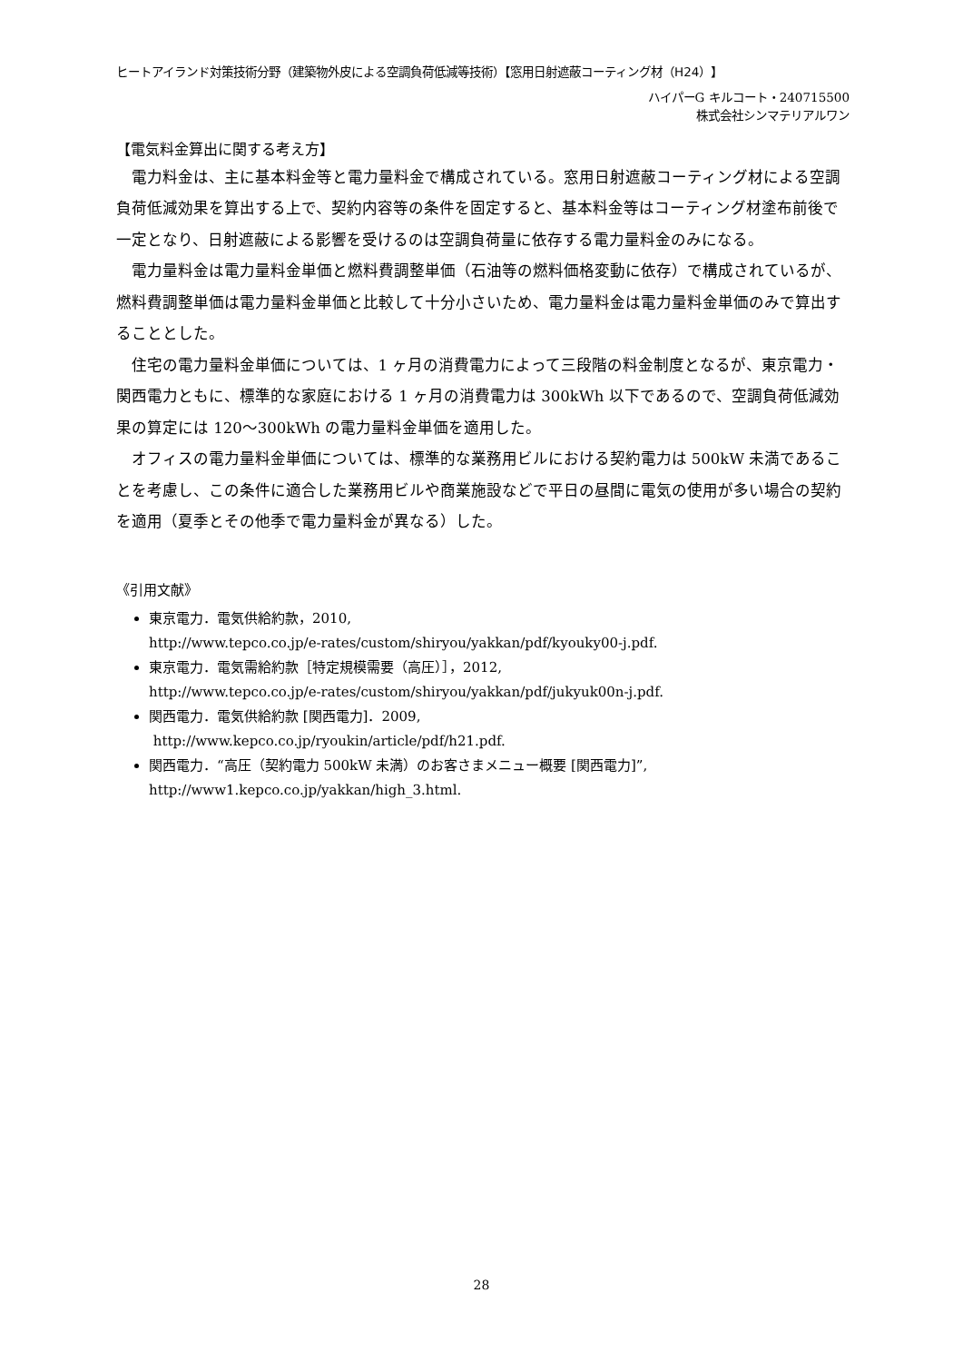ヒートアイランド対策技術分野（建築物外皮による空調負荷低減等技術）【窓用日射遮蔽コーティング材（H24）】
ハイパーG キルコート・240715500
株式会社シンマテリアルワン
【電気料金算出に関する考え方】
電力料金は、主に基本料金等と電力量料金で構成されている。窓用日射遮蔽コーティング材による空調負荷低減効果を算出する上で、契約内容等の条件を固定すると、基本料金等はコーティング材塗布前後で一定となり、日射遮蔽による影響を受けるのは空調負荷量に依存する電力量料金のみになる。
電力量料金は電力量料金単価と燃料費調整単価（石油等の燃料価格変動に依存）で構成されているが、燃料費調整単価は電力量料金単価と比較して十分小さいため、電力量料金は電力量料金単価のみで算出することとした。
住宅の電力量料金単価については、1 ヶ月の消費電力によって三段階の料金制度となるが、東京電力・関西電力ともに、標準的な家庭における 1 ヶ月の消費電力は 300kWh 以下であるので、空調負荷低減効果の算定には 120～300kWh の電力量料金単価を適用した。
オフィスの電力量料金単価については、標準的な業務用ビルにおける契約電力は 500kW 未満であることを考慮し、この条件に適合した業務用ビルや商業施設などで平日の昼間に電気の使用が多い場合の契約を適用（夏季とその他季で電力量料金が異なる）した。
《引用文献》
東京電力．電気供給約款，2010,
http://www.tepco.co.jp/e-rates/custom/shiryou/yakkan/pdf/kyouky00-j.pdf.
東京電力．電気需給約款［特定規模需要（高圧）］，2012,
http://www.tepco.co.jp/e-rates/custom/shiryou/yakkan/pdf/jukyuk00n-j.pdf.
関西電力．電気供給約款 [関西電力]．2009,
http://www.kepco.co.jp/ryoukin/article/pdf/h21.pdf.
関西電力．“高圧（契約電力 500kW 未満）のお客さまメニュー概要 [関西電力]”,
http://www1.kepco.co.jp/yakkan/high_3.html.
28